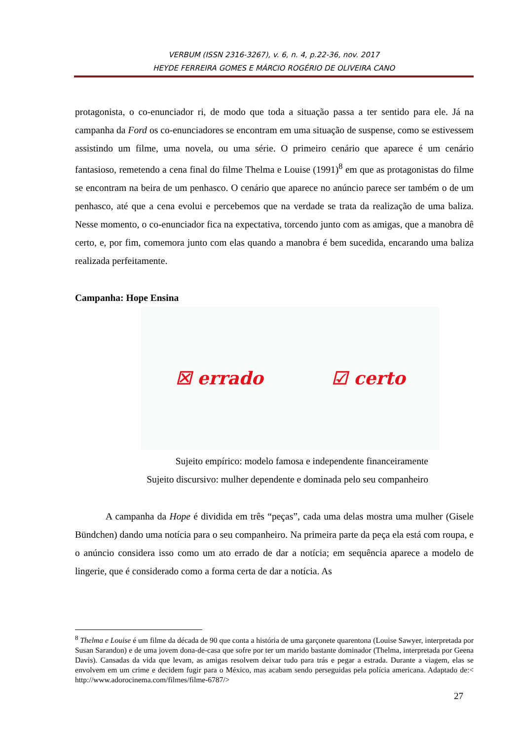VERBUM (ISSN 2316-3267), v. 6, n. 4, p.22-36, nov. 2017
HEYDE FERREIRA GOMES E MÁRCIO ROGÉRIO DE OLIVEIRA CANO
protagonista, o co-enunciador ri, de modo que toda a situação passa a ter sentido para ele. Já na campanha da Ford os co-enunciadores se encontram em uma situação de suspense, como se estivessem assistindo um filme, uma novela, ou uma série. O primeiro cenário que aparece é um cenário fantasioso, remetendo a cena final do filme Thelma e Louise (1991)<sup>8</sup> em que as protagonistas do filme se encontram na beira de um penhasco. O cenário que aparece no anúncio parece ser também o de um penhasco, até que a cena evolui e percebemos que na verdade se trata da realização de uma baliza. Nesse momento, o co-enunciador fica na expectativa, torcendo junto com as amigas, que a manobra dê certo, e, por fim, comemora junto com elas quando a manobra é bem sucedida, encarando uma baliza realizada perfeitamente.
Campanha: Hope Ensina
☒ errado ☑ certo
Sujeito empírico: modelo famosa e independente financeiramente
Sujeito discursivo: mulher dependente e dominada pelo seu companheiro
A campanha da Hope é dividida em três “peças”, cada uma delas mostra uma mulher (Gisele Bündchen) dando uma notícia para o seu companheiro. Na primeira parte da peça ela está com roupa, e o anúncio considera isso como um ato errado de dar a notícia; em sequência aparece a modelo de lingerie, que é considerado como a forma certa de dar a notícia. As
<sup>8</sup> Thelma e Louise é um filme da década de 90 que conta a história de uma garçonete quarentona (Louise Sawyer, interpretada por Susan Sarandon) e de uma jovem dona-de-casa que sofre por ter um marido bastante dominador (Thelma, interpretada por Geena Davis). Cansadas da vida que levam, as amigas resolvem deixar tudo para trás e pegar a estrada. Durante a viagem, elas se envolvem em um crime e decidem fugir para o México, mas acabam sendo perseguidas pela polícia americana. Adaptado de:< http://www.adorocinema.com/filmes/filme-6787/>
27